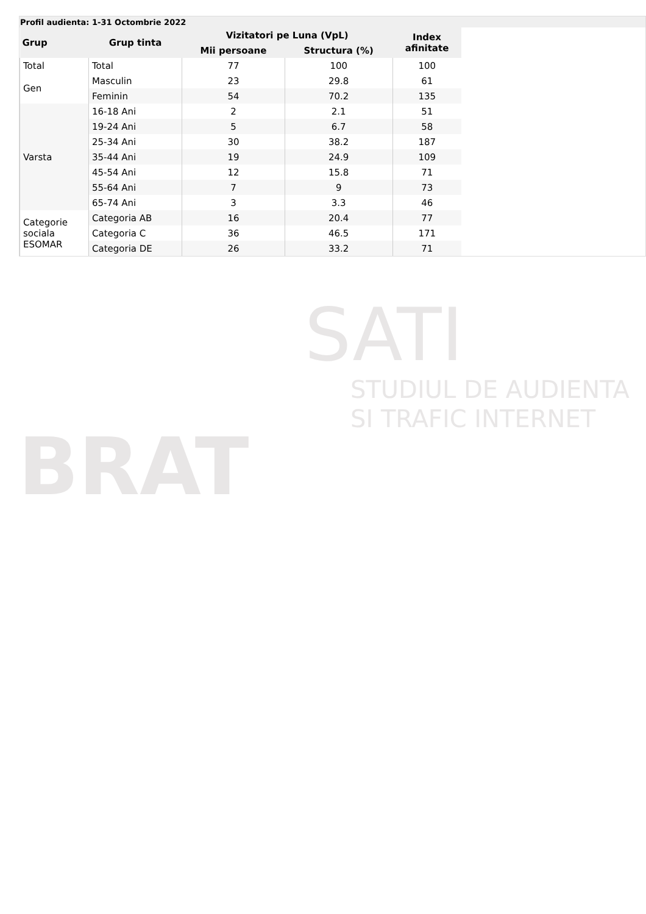BRAT
SATI
STUDIUL DE AUDIENTA
SI TRAFIC INTERNET
Profil audienta: 1-31 Octombrie 2022
| Grup | Grup tinta | Vizitatori pe Luna (VpL) | | Index afinitate |
| --- | --- | --- | --- | --- |
| | | Mii persoane | Structura (%) | |
| Total | Total | 77 | 100 | 100 |
| Gen | Masculin | 23 | 29.8 | 61 |
| | Feminin | 54 | 70.2 | 135 |
| Varsta | 16-18 Ani | 2 | 2.1 | 51 |
| | 19-24 Ani | 5 | 6.7 | 58 |
| | 25-34 Ani | 30 | 38.2 | 187 |
| | 35-44 Ani | 19 | 24.9 | 109 |
| | 45-54 Ani | 12 | 15.8 | 71 |
| | 55-64 Ani | 7 | 9 | 73 |
| | 65-74 Ani | 3 | 3.3 | 46 |
| Categorie sociala ESOMAR | Categoria AB | 16 | 20.4 | 77 |
| | Categoria C | 36 | 46.5 | 171 |
| | Categoria DE | 26 | 33.2 | 71 |